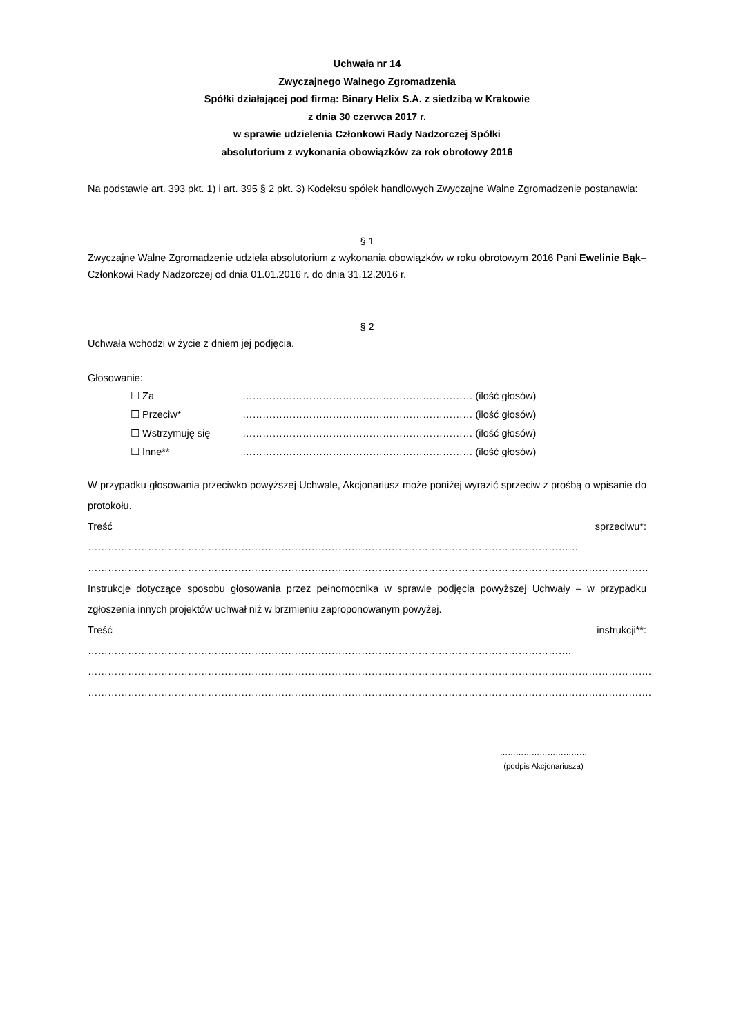Uchwała nr 14
Zwyczajnego Walnego Zgromadzenia
Spółki działającej pod firmą: Binary Helix S.A. z siedzibą w Krakowie
z dnia 30 czerwca 2017 r.
w sprawie udzielenia Członkowi Rady Nadzorczej Spółki
absolutorium z wykonania obowiązków za rok obrotowy 2016
Na podstawie art. 393 pkt. 1) i art. 395 § 2 pkt. 3) Kodeksu spółek handlowych Zwyczajne Walne Zgromadzenie postanawia:
§ 1
Zwyczajne Walne Zgromadzenie udziela absolutorium z wykonania obowiązków w roku obrotowym 2016 Pani Ewelinie Bąk– Członkowi Rady Nadzorczej od dnia 01.01.2016 r. do dnia 31.12.2016 r.
§ 2
Uchwała wchodzi w życie z dniem jej podjęcia.
Głosowanie:
| ☐ Za | …………………………………………………………… (ilość głosów) |
| ☐ Przeciw* | …………………………………………………………… (ilość głosów) |
| ☐ Wstrzymuję się | …………………………………………………………… (ilość głosów) |
| ☐ Inne** | …………………………………………………………… (ilość głosów) |
W przypadku głosowania przeciwko powyższej Uchwale, Akcjonariusz może poniżej wyrazić sprzeciw z prośbą o wpisanie do protokołu.
Treść sprzeciwu*: …………………………………………………………………………………………………………………………………
……………………………………………………………………………………………………………………………………………………
Instrukcje dotyczące sposobu głosowania przez pełnomocnika w sprawie podjęcia powyższej Uchwały – w przypadku zgłoszenia innych projektów uchwał niż w brzmieniu zaproponowanym powyżej.
Treść instrukcji**: ……………………………………………………………………………………………………………………………….
…………………………………………………………………………………………………………………………………………………….
…………………………………………………………………………………………………………………………………………………….
……………………………
(podpis Akcjonariusza)